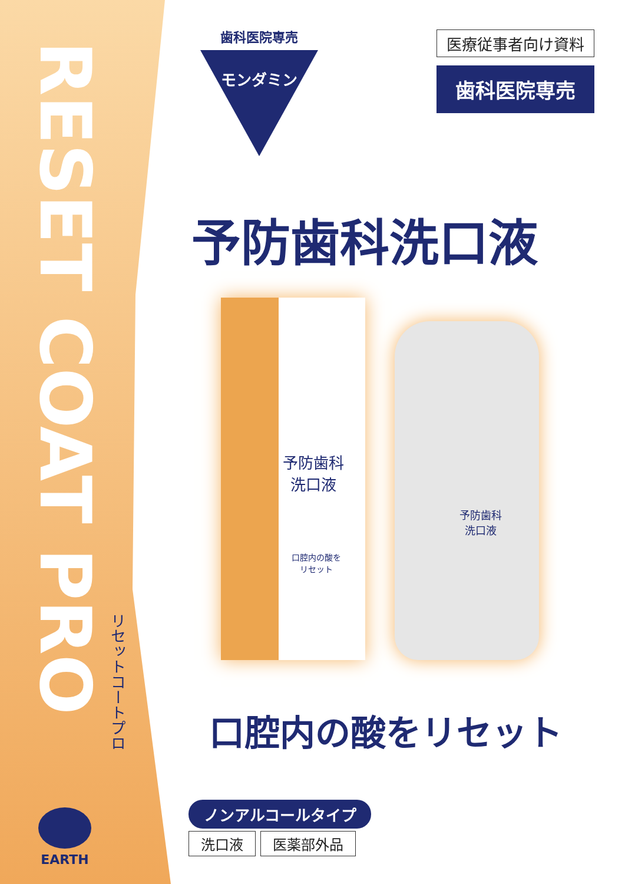RESET COAT PRO
リセットコートプロ
EARTH
歯科医院専売
モンダミン
医療従事者向け資料
歯科医院専売
予防歯科洗口液
予防歯科
洗口液
口腔内の酸を
リセット
予防歯科
洗口液
口腔内の酸をリセット
ノンアルコールタイプ
洗口液 医薬部外品